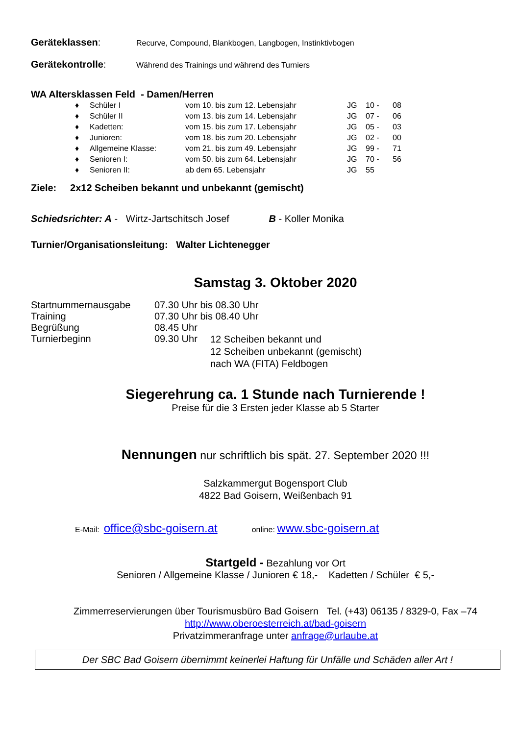Geräteklassen: Recurve, Compound, Blankbogen, Langbogen, Instinktivbogen
Gerätekontrolle: Während des Trainings und während des Turniers
WA Altersklassen Feld - Damen/Herren
| ♦ | Schüler I | vom 10. bis zum 12. Lebensjahr | JG | 10 - | 08 |
| ♦ | Schüler II | vom 13. bis zum 14. Lebensjahr | JG | 07 - | 06 |
| ♦ | Kadetten: | vom 15. bis zum 17. Lebensjahr | JG | 05 - | 03 |
| ♦ | Junioren: | vom 18. bis zum 20. Lebensjahr | JG | 02 - | 00 |
| ♦ | Allgemeine Klasse: | vom 21. bis zum 49. Lebensjahr | JG | 99 - | 71 |
| ♦ | Senioren I: | vom 50. bis zum 64. Lebensjahr | JG | 70 - | 56 |
| ♦ | Senioren II: | ab dem 65. Lebensjahr | JG | 55 | |
Ziele: 2x12 Scheiben bekannt und unbekannt (gemischt)
Schiedsrichter: A - Wirtz-Jartschitsch Josef B - Koller Monika
Turnier/Organisationsleitung: Walter Lichtenegger
Samstag 3. Oktober 2020
| Startnummernausgabe | 07.30 Uhr bis 08.30 Uhr | |
| Training | 07.30 Uhr bis 08.40 Uhr | |
| Begrüßung | 08.45 Uhr | |
| Turnierbeginn | 09.30 Uhr | 12 Scheiben bekannt und 12 Scheiben unbekannt (gemischt) nach WA (FITA) Feldbogen |
Siegerehrung ca. 1 Stunde nach Turnierende !
Preise für die 3 Ersten jeder Klasse ab 5 Starter
Nennungen nur schriftlich bis spät. 27. September 2020 !!!
Salzkammergut Bogensport Club
4822 Bad Goisern, Weißenbach 91
E-Mail: office@sbc-goisern.at online: www.sbc-goisern.at
Startgeld - Bezahlung vor Ort
Senioren / Allgemeine Klasse / Junioren € 18,- Kadetten / Schüler € 5,-
Zimmerreservierungen über Tourismusbüro Bad Goisern Tel. (+43) 06135 / 8329-0, Fax –74
http://www.oberoesterreich.at/bad-goisern
Privatzimmeranfrage unter anfrage@urlaube.at
Der SBC Bad Goisern übernimmt keinerlei Haftung für Unfälle und Schäden aller Art !